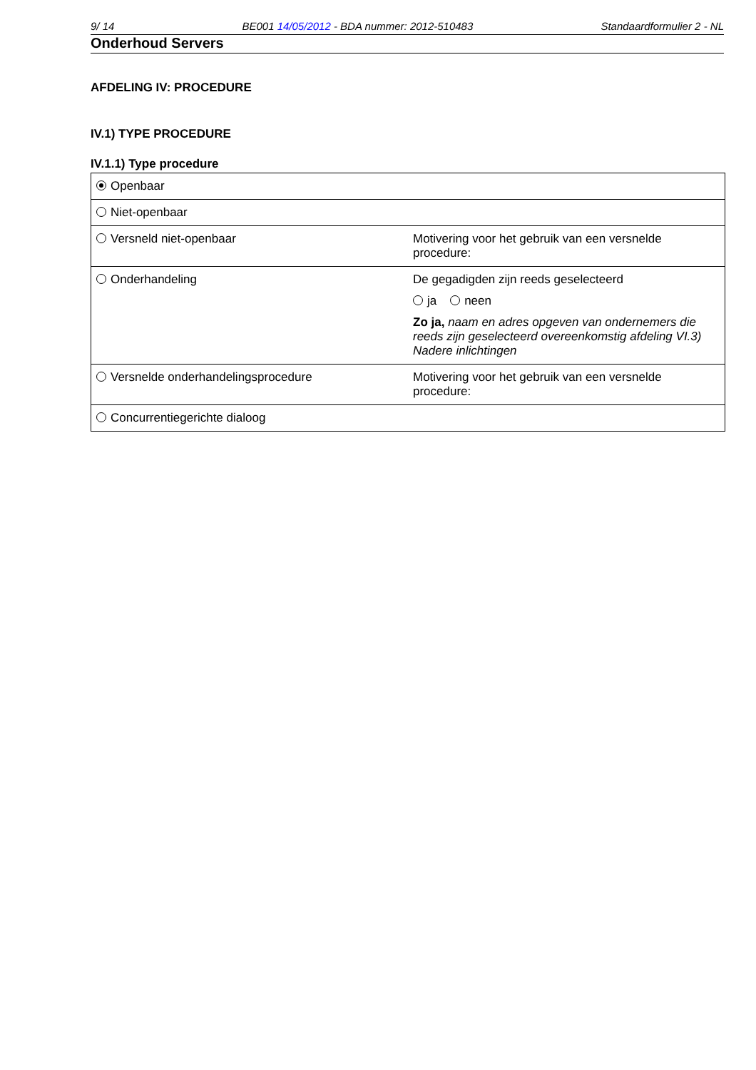9/ 14 BE001 14/05/2012 - BDA nummer: 2012-510483 Standaardformulier 2 - NL
Onderhoud Servers
AFDELING IV: PROCEDURE
IV.1) TYPE PROCEDURE
IV.1.1) Type procedure
| Openbaar | |
| Niet-openbaar | |
| Versneld niet-openbaar | Motivering voor het gebruik van een versnelde procedure: |
| Onderhandeling | De gegadigden zijn reeds geselecteerd ja neen Zo ja, naam en adres opgeven van ondernemers die reeds zijn geselecteerd overeenkomstig afdeling VI.3) Nadere inlichtingen |
| Versnelde onderhandelingsprocedure | Motivering voor het gebruik van een versnelde procedure: |
| Concurrentiegerichte dialoog | |